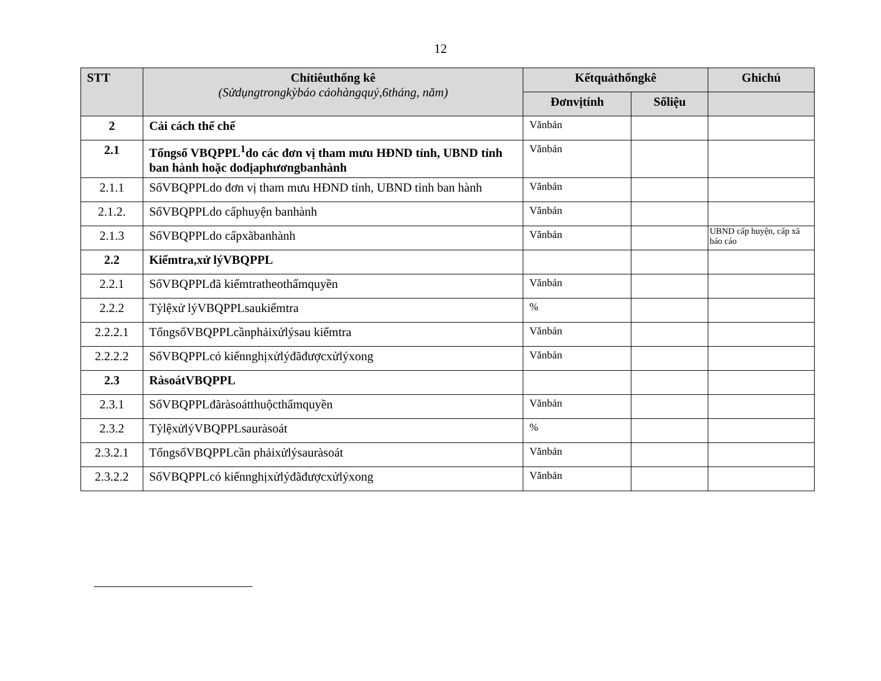12
| STT | Chỉtiêuthống kê (Sửdụngtrongkỳbáo cáohàngquý,6tháng, năm) | Kếtquảthốngkê | | Ghichú |
| --- | --- | --- | --- | --- |
| | | Đơnvịtính | Sốliệu | |
| 2 | Cải cách thể chế | Vănbản | | |
| 2.1 | Tổngsố VBQPPL<sup>1</sup>do các đơn vị tham mưu HĐND tỉnh, UBND tỉnh ban hành hoặc dođịaphươngbanhành | Vănbản | | |
| 2.1.1 | SốVBQPPLdo đơn vị tham mưu HĐND tỉnh, UBND tỉnh ban hành | Vănbản | | |
| 2.1.2. | SốVBQPPLdo cấphuyện banhành | Vănbản | | |
| 2.1.3 | SốVBQPPLdo cấpxãbanhành | Vănbản | | UBND cấp huyện, cấp xã báo cáo |
| 2.2 | Kiểmtra,xử lýVBQPPL | | | |
| 2.2.1 | SốVBQPPLđã kiểmtratheothẩmquyền | Vănbản | | |
| 2.2.2 | Tỷlệxử lýVBQPPLsaukiểmtra | % | | |
| 2.2.2.1 | TổngsốVBQPPLcầnphảixửlýsau kiểmtra | Vănbản | | |
| 2.2.2.2 | SốVBQPPLcó kiếnnghịxửlýđãđượcxửlýxong | Vănbản | | |
| 2.3 | RàsoátVBQPPL | | | |
| 2.3.1 | SốVBQPPLđãràsoátthuộcthẩmquyền | Vănbản | | |
| 2.3.2 | TỷlệxửlýVBQPPLsauràsoát | % | | |
| 2.3.2.1 | TổngsốVBQPPLcần phảixửlýsauràsoát | Vănbản | | |
| 2.3.2.2 | SốVBQPPLcó kiếnnghịxửlýđãđượcxửlýxong | Vănbản | | |